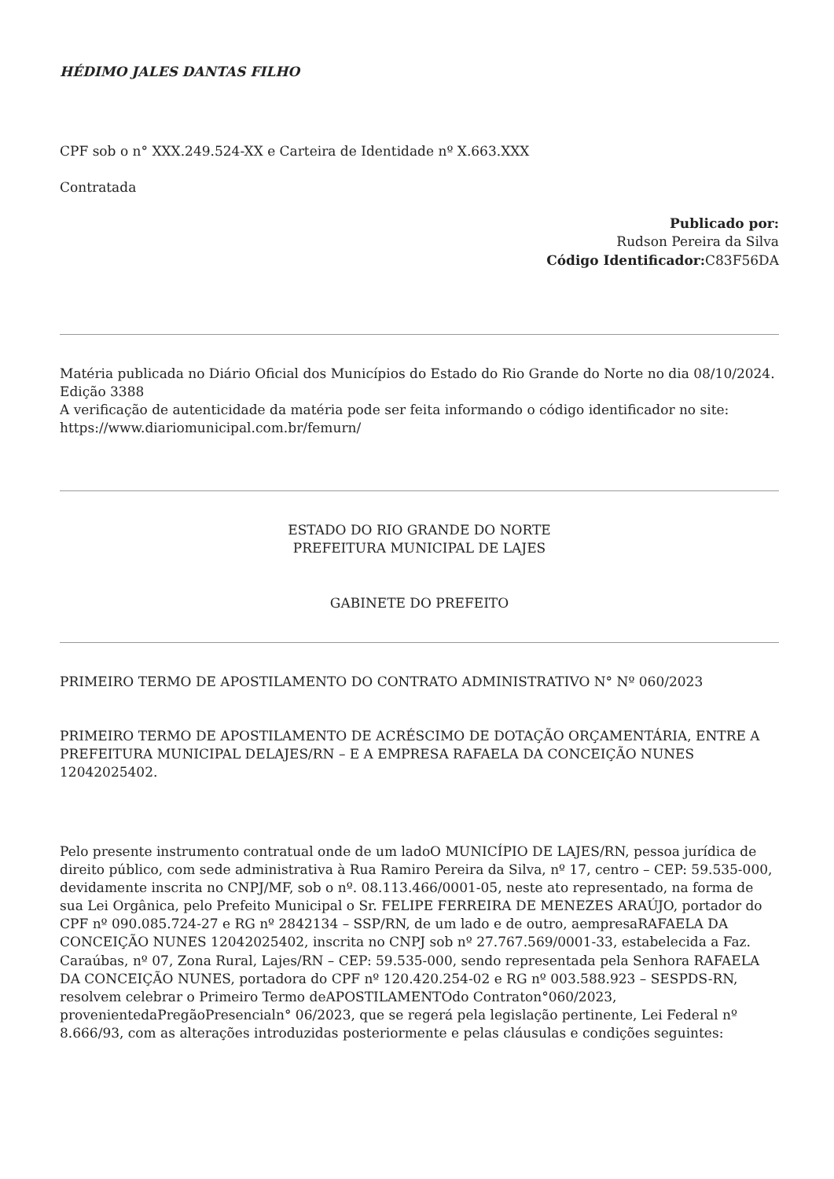HÉDIMO JALES DANTAS FILHO
CPF sob o n° XXX.249.524-XX e Carteira de Identidade nº X.663.XXX
Contratada
Publicado por:
Rudson Pereira da Silva
Código Identificador: C83F56DA
Matéria publicada no Diário Oficial dos Municípios do Estado do Rio Grande do Norte no dia 08/10/2024. Edição 3388
A verificação de autenticidade da matéria pode ser feita informando o código identificador no site: https://www.diariomunicipal.com.br/femurn/
ESTADO DO RIO GRANDE DO NORTE
PREFEITURA MUNICIPAL DE LAJES
GABINETE DO PREFEITO
PRIMEIRO TERMO DE APOSTILAMENTO DO CONTRATO ADMINISTRATIVO N° Nº 060/2023
PRIMEIRO TERMO DE APOSTILAMENTO DE ACRÉSCIMO DE DOTAÇÃO ORÇAMENTÁRIA, ENTRE A PREFEITURA MUNICIPAL DELAJES/RN – E A EMPRESA RAFAELA DA CONCEIÇÃO NUNES 12042025402.
Pelo presente instrumento contratual onde de um ladoO MUNICÍPIO DE LAJES/RN, pessoa jurídica de direito público, com sede administrativa à Rua Ramiro Pereira da Silva, nº 17, centro – CEP: 59.535-000, devidamente inscrita no CNPJ/MF, sob o nº. 08.113.466/0001-05, neste ato representado, na forma de sua Lei Orgânica, pelo Prefeito Municipal o Sr. FELIPE FERREIRA DE MENEZES ARAÚJO, portador do CPF nº 090.085.724-27 e RG nº 2842134 – SSP/RN, de um lado e de outro, aempresaRAFAELA DA CONCEIÇÃO NUNES 12042025402, inscrita no CNPJ sob nº 27.767.569/0001-33, estabelecida a Faz. Caraúbas, nº 07, Zona Rural, Lajes/RN – CEP: 59.535-000, sendo representada pela Senhora RAFAELA DA CONCEIÇÃO NUNES, portadora do CPF nº 120.420.254-02 e RG nº 003.588.923 – SESPDS-RN, resolvem celebrar o Primeiro Termo deAPOSTILAMENTOdo Contraton°060/2023, provenientedaPregãoPresencialn° 06/2023, que se regerá pela legislação pertinente, Lei Federal nº 8.666/93, com as alterações introduzidas posteriormente e pelas cláusulas e condições seguintes: